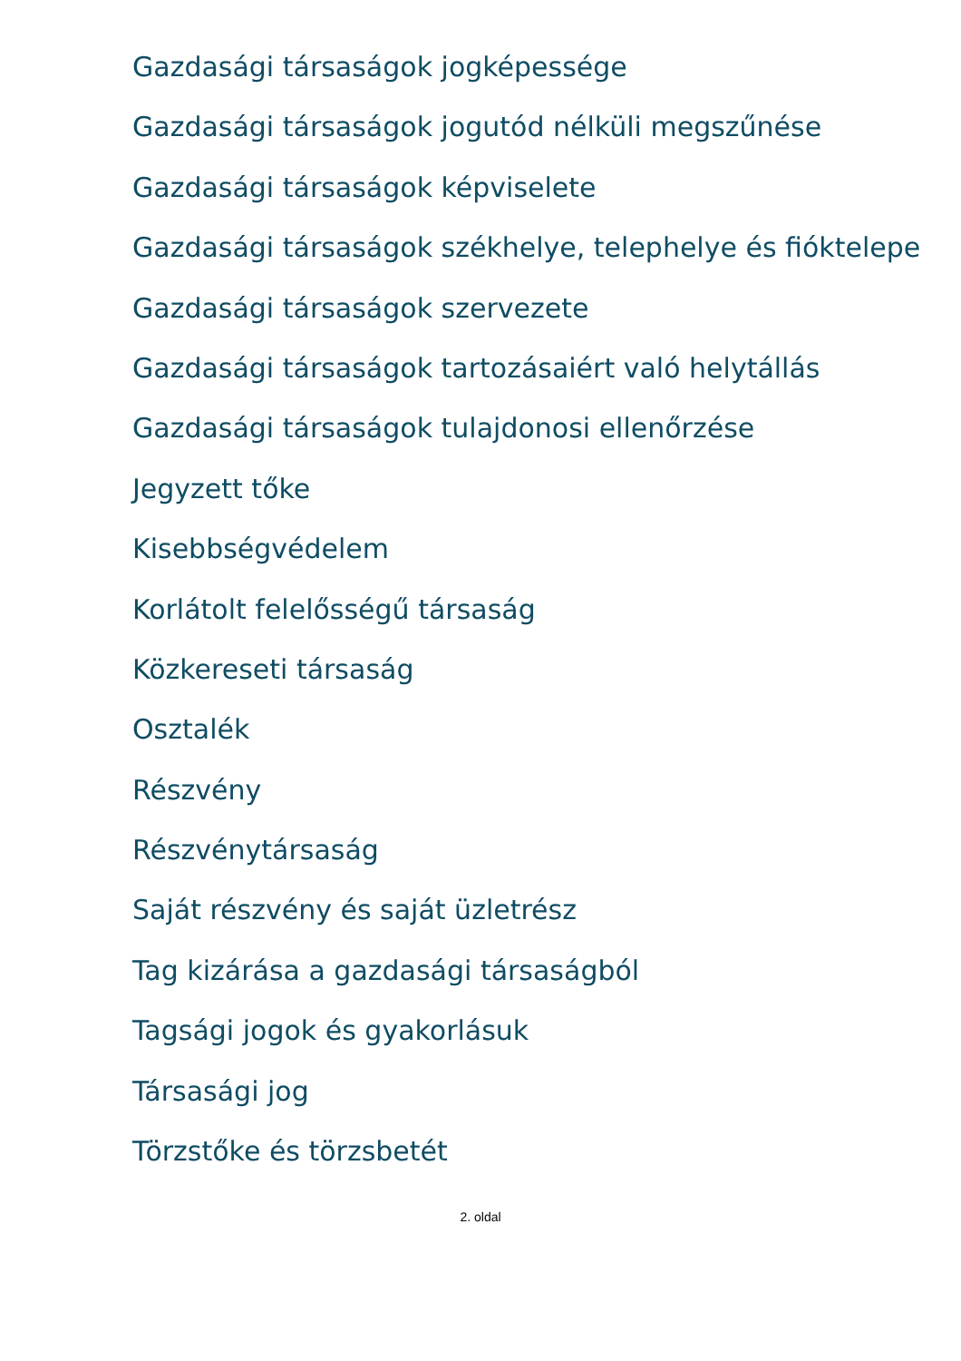Gazdasági társaságok jogképessége
Gazdasági társaságok jogutód nélküli megszűnése
Gazdasági társaságok képviselete
Gazdasági társaságok székhelye, telephelye és fióktelepe
Gazdasági társaságok szervezete
Gazdasági társaságok tartozásaiért való helytállás
Gazdasági társaságok tulajdonosi ellenőrzése
Jegyzett tőke
Kisebbségvédelem
Korlátolt felelősségű társaság
Közkereseti társaság
Osztalék
Részvény
Részvénytársaság
Saját részvény és saját üzletrész
Tag kizárása a gazdasági társaságból
Tagsági jogok és gyakorlásuk
Társasági jog
Törzstőke és törzsbetét
2. oldal